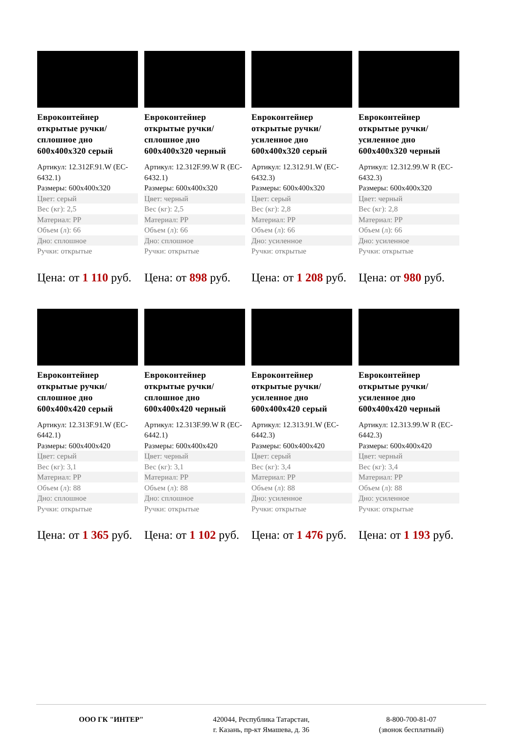Евроконтейнер открытые ручки/сплошное дно 600x400x320 серый
Артикул: 12.312F.91.W (EC-6432.1)
Размеры: 600x400x320
Цвет: серый
Вес (кг): 2,5
Материал: PP
Объем (л): 66
Дно: сплошное
Ручки: открытые
Цена: от 1 110 руб.
Евроконтейнер открытые ручки/сплошное дно 600x400x320 черный
Артикул: 12.312F.99.W R (EC-6432.1)
Размеры: 600x400x320
Цвет: черный
Вес (кг): 2,5
Материал: PP
Объем (л): 66
Дно: сплошное
Ручки: открытые
Цена: от 898 руб.
Евроконтейнер открытые ручки/усиленное дно 600x400x320 серый
Артикул: 12.312.91.W (EC-6432.3)
Размеры: 600x400x320
Цвет: серый
Вес (кг): 2,8
Материал: PP
Объем (л): 66
Дно: усиленное
Ручки: открытые
Цена: от 1 208 руб.
Евроконтейнер открытые ручки/усиленное дно 600x400x320 черный
Артикул: 12.312.99.W R (EC-6432.3)
Размеры: 600x400x320
Цвет: черный
Вес (кг): 2,8
Материал: PP
Объем (л): 66
Дно: усиленное
Ручки: открытые
Цена: от 980 руб.
Евроконтейнер открытые ручки/сплошное дно 600x400x420 серый
Артикул: 12.313F.91.W (EC-6442.1)
Размеры: 600x400x420
Цвет: серый
Вес (кг): 3,1
Материал: PP
Объем (л): 88
Дно: сплошное
Ручки: открытые
Цена: от 1 365 руб.
Евроконтейнер открытые ручки/сплошное дно 600x400x420 черный
Артикул: 12.313F.99.W R (EC-6442.1)
Размеры: 600x400x420
Цвет: черный
Вес (кг): 3,1
Материал: PP
Объем (л): 88
Дно: сплошное
Ручки: открытые
Цена: от 1 102 руб.
Евроконтейнер открытые ручки/усиленное дно 600x400x420 серый
Артикул: 12.313.91.W (EC-6442.3)
Размеры: 600x400x420
Цвет: серый
Вес (кг): 3,4
Материал: PP
Объем (л): 88
Дно: усиленное
Ручки: открытые
Цена: от 1 476 руб.
Евроконтейнер открытые ручки/усиленное дно 600x400x420 черный
Артикул: 12.313.99.W R (EC-6442.3)
Размеры: 600x400x420
Цвет: черный
Вес (кг): 3,4
Материал: PP
Объем (л): 88
Дно: усиленное
Ручки: открытые
Цена: от 1 193 руб.
ООО ГК "ИНТЕР" 420044, Республика Татарстан,
г. Казань, пр-кт Ямашева, д. 36
8-800-700-81-07
(звонок бесплатный)